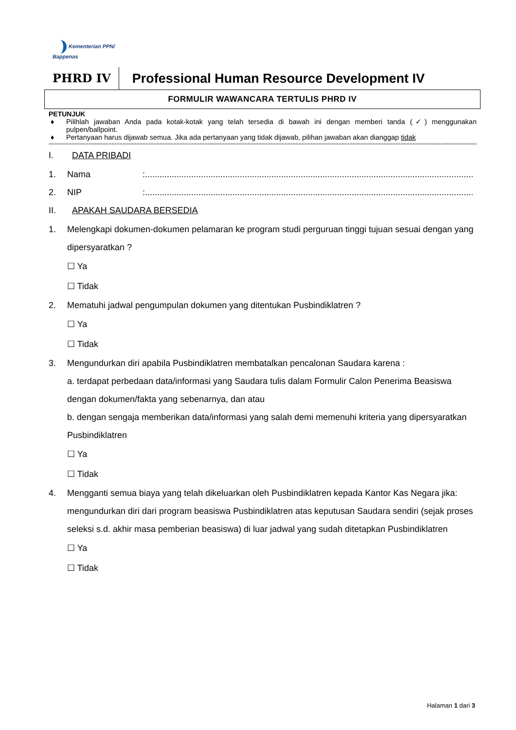Kementerian PPN/
Bappenas
PHRD IV
Professional Human Resource Development IV
FORMULIR WAWANCARA TERTULIS PHRD IV
PETUNJUK
♦ Pilihlah jawaban Anda pada kotak-kotak yang telah tersedia di bawah ini dengan memberi tanda (✓) menggunakan pulpen/ballpoint.
♦ Pertanyaan harus dijawab semua. Jika ada pertanyaan yang tidak dijawab, pilihan jawaban akan dianggap tidak
==============================================================================================================================================================
I. DATA PRIBADI
1. Nama:.......................................................................................................................................
2. NIP:.......................................................................................................................................
II. APAKAH SAUDARA BERSEDIA
1. Melengkapi dokumen-dokumen pelamaran ke program studi perguruan tinggi tujuan sesuai dengan yang dipersyaratkan ?
☐ Ya
☐ Tidak
2. Mematuhi jadwal pengumpulan dokumen yang ditentukan Pusbindiklatren ?
☐ Ya
☐ Tidak
3. Mengundurkan diri apabila Pusbindiklatren membatalkan pencalonan Saudara karena :
a. terdapat perbedaan data/informasi yang Saudara tulis dalam Formulir Calon Penerima Beasiswa dengan dokumen/fakta yang sebenarnya, dan atau
b. dengan sengaja memberikan data/informasi yang salah demi memenuhi kriteria yang dipersyaratkan Pusbindiklatren
☐ Ya
☐ Tidak
4. Mengganti semua biaya yang telah dikeluarkan oleh Pusbindiklatren kepada Kantor Kas Negara jika: mengundurkan diri dari program beasiswa Pusbindiklatren atas keputusan Saudara sendiri (sejak proses seleksi s.d. akhir masa pemberian beasiswa) di luar jadwal yang sudah ditetapkan Pusbindiklatren
☐ Ya
☐ Tidak
Halaman 1 dari 3